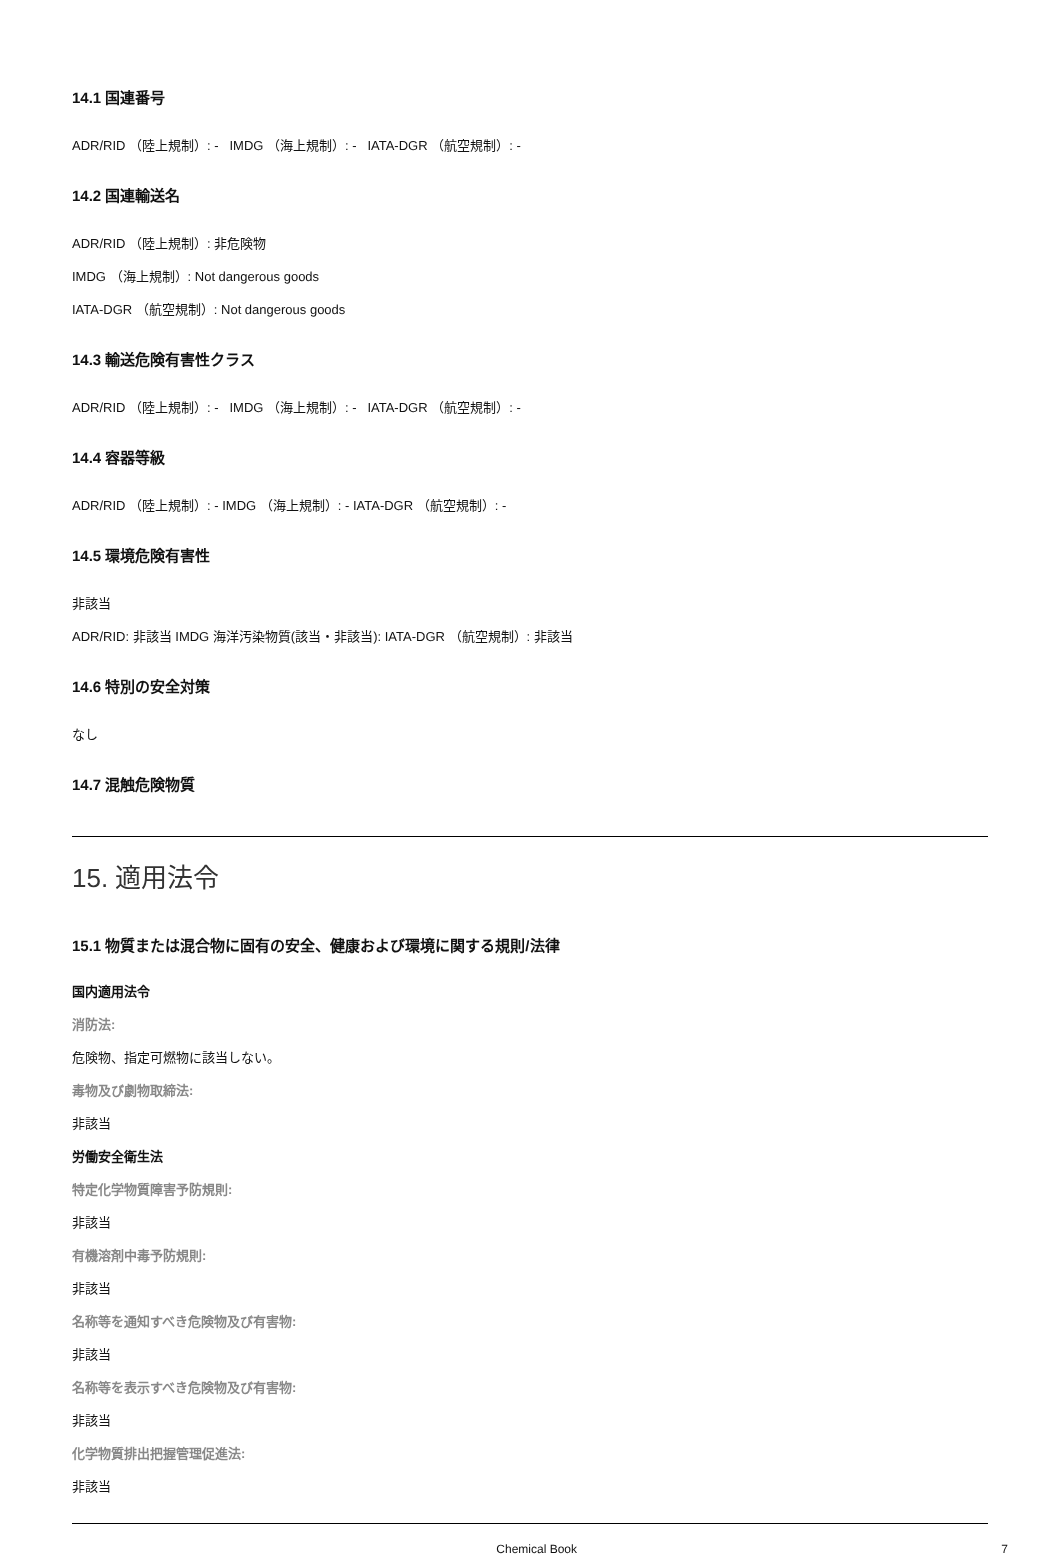14.1 国連番号
ADR/RID （陸上規制）: - IMDG （海上規制）: - IATA-DGR （航空規制）: -
14.2 国連輸送名
ADR/RID （陸上規制）: 非危険物
IMDG （海上規制）: Not dangerous goods
IATA-DGR （航空規制）: Not dangerous goods
14.3 輸送危険有害性クラス
ADR/RID （陸上規制）: - IMDG （海上規制）: - IATA-DGR （航空規制）: -
14.4 容器等級
ADR/RID （陸上規制）: - IMDG （海上規制）: - IATA-DGR （航空規制）: -
14.5 環境危険有害性
非該当
ADR/RID: 非該当 IMDG 海洋汚染物質(該当・非該当): IATA-DGR （航空規制）: 非該当
14.6 特別の安全対策
なし
14.7 混触危険物質
15. 適用法令
15.1 物質または混合物に固有の安全、健康および環境に関する規則/法律
国内適用法令
消防法:
危険物、指定可燃物に該当しない。
毒物及び劇物取締法:
非該当
労働安全衛生法
特定化学物質障害予防規則:
非該当
有機溶剤中毒予防規則:
非該当
名称等を通知すべき危険物及び有害物:
非該当
名称等を表示すべき危険物及び有害物:
非該当
化学物質排出把握管理促進法:
非該当
Chemical Book 7